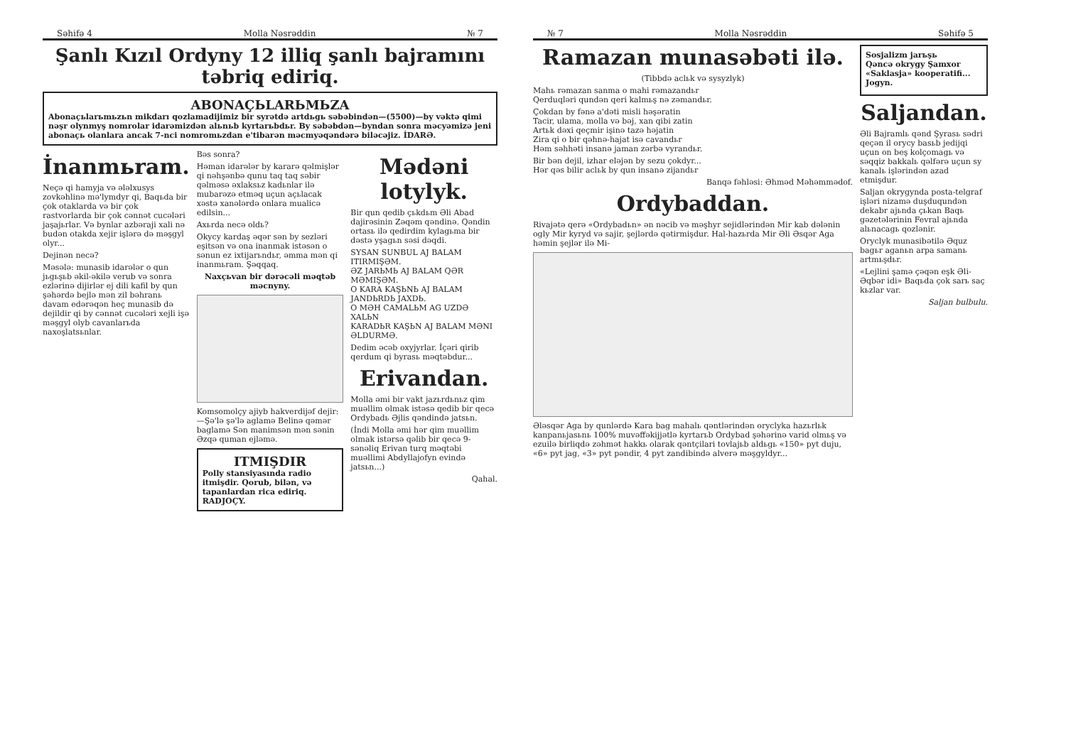Səhifə 4 Molla Nəsrəddin № 7
Şanlı Kızıl Ordyny 12 illiq şanlı bajramını təbriq ediriq.
ABONAÇЬLARЬMЬZA
Abonaçьlarьmьzьn mikdarı qozlamadijimiz bir syrətdə artdьgь səbəbindən—(5500)—by vəktə qimi nəşr olynmyş nomrolar idarəmizdən alьnьb kyrtarьbdьr. By səbəbdən—byndan sonra məcyəmizə jeni abonaçь olanlara ancak 7-nci nomromьzdan e'tibarən məcmyəqəndərə biləcəjiz. İDARƏ.
İnanmьram.
Neçə qi hamyja və ələlxusys zovkəhlinə mə'lymdyr qi, Baqьda bir çok otaklarda və bir çok rastvorlarda bir çok cənnət cucələri jaşajьrlar. Və bynlar azbəraji xali nə budən otakda xejir işlərə də məşgyl olyr...
Dejinən necə?
Məsələ: munasib idarələr o qun jьgьşьb əkil-əkilə verub və sonra ezlərinə dijirlər ej dili kafil by qun şəhərdə bejlə mən zil bəhranь davam edərəqən heç munasib də dejildir qi by cənnət cucələri xejli işə məşgyl olyb cavanlarьda naxoşlatsьnlar.
Bəs sonra?
Həman idarələr by kararə qəlmişlər qi nəhşənbə qunu taq taq səbir qəlməsə əxlaksьz kadьnlar ilə mubarəzə etməq uçun açьlacak xəstə xanələrdə onlara mualicə edilsin...
Axьrda necə oldь?
Okycy kardaş əqər sən by sezləri eşitsən və ona inanmak istəsən o sənun ez ixtijarьndьr, əmma mən qi inanmьram. Şəqqaq.
Naxçьvan bir dərəcəli məqtəb məcnyny.
Komsomolçy ajiyb hakverdijəf dejir: —Şə'lə şə'lə aglamə Belinə qəmər baglamə Sən manimsən mən sənin Əzqə quman ejləmə.
ITMIŞDIR
Polly stansiyasında radio itmişdir. Qorub, bilən, və tapanlardan rica ediriq. RADJOÇY.
Mədəni lotylyk.
Bir qun qedib çьkdьm Əli Abad dajirəsinin Zəqəm qəndinə. Qəndin ortasь ilə qedirdim kylagьma bir dəstə yşagьn səsi dəqdi.
SYSAN SUNBUL AJ BALAM ITIRMIŞƏM.
ƏZ JARЬMЬ AJ BALAM QƏR MƏMIŞƏM.
O KARA KAŞЬNЬ AJ BALAM JANDЬRDЬ JAXDЬ.
O MƏH CAMALЬM AG UZDƏ XALЬN
KARADЬR KAŞЬN AJ BALAM MƏNI ƏLDURMƏ.
Dedim əcəb oxyjyrlar. İçəri qirib qerdum qi byrasь məqtəbdur...
Erivandan.
Molla əmi bir vakt jazьrdьnьz qim muəllim olmak istəsə qedib bir qecə Ordybadь Əjlis qəndində jatsьn.
(İndi Molla əmi hər qim muəllim olmak istərsə qəlib bir qecə 9-sənəliq Erivan turq məqtəbi muəllimi Abdyllajofyn evində jatsьn...)
Qahal.
№ 7 Molla Nəsrəddin Səhifə 5
Ramazan munasəbəti ilə.
(Tibbdə aclьk və sysyzlyk)
Mahь rəmazan sanma o mahi rəmazandьr
Qerduqləri qundən qeri kalmьş nə zəmandьr.
Çokdan by fənə a'dəti misli həşəratin
Tacir, ulama, molla və bəj, xan qibi zatin
Artьk dəxi qeçmir işinə tazə həjatin
Zira qi o bir qəhnə-hajat isə cavandьr
Həm səhhəti insanə jaman zərbə vyrandьr.
Bir bən dejil, izhar eləjən by sezu çokdyr...
Hər qəs bilir aclьk by qun insanə zijandьr
Banqə fəhləsi: Əhməd Məhəmmədof.
Ordybaddan.
Rivajətə qerə «Ordybadьn» ən nəcib və məşhyr sejidlərindən Mir kab dələnin ogly Mir kyryd və sajir, şejlərdə qətirmişdur. Hal-hazьrda Mir Əli Əsqər Aga həmin şejlər ilə Mi-
Ələsqər Aga by qunlərdə Kara bag mahalь qəntlərindən oryclyka hazьrlьk kanpanьjasьnь 100% muvəffəkijjətlə kyrtarьb Ordybad şəhərinə varid olmьş və ezuilə birliqdə zəhmət hakkь olarak qəntçilari tovlajьb aldьgь «150» pyt duju, «6» pyt jag, «3» pyt pəndir, 4 pyt zandibində alverə məşgyldyr...
Sosjalizm jarьşь
Qəncə okrygy Şamxor «Saklasja» kooperatifi... Jogyn.
Saljandan.
Əli Bajramlь qənd Şyrasь sədri qeçən il orycy basьb jedijqi uçun on beş kolçomagь və səqqiz bakkalь qəlfərə uçun sy kanalь işlərindən azad etmişdur.
Saljan okrygynda posta-telgraf işləri nizamə duşduqundən dekabr ajьnda çьkan Baqь gəzetələrinin Fevral ajьnda alьnacagь qozlənir.
Oryclyk munasibətilə Əquz bagьr aganьn arpa samanь artmьşdьr.
«Lejlini şamə çəqən eşk Əli-Əqbər idi» Baqьda çok sarь saç kьzlar var.
Saljan bulbulu.